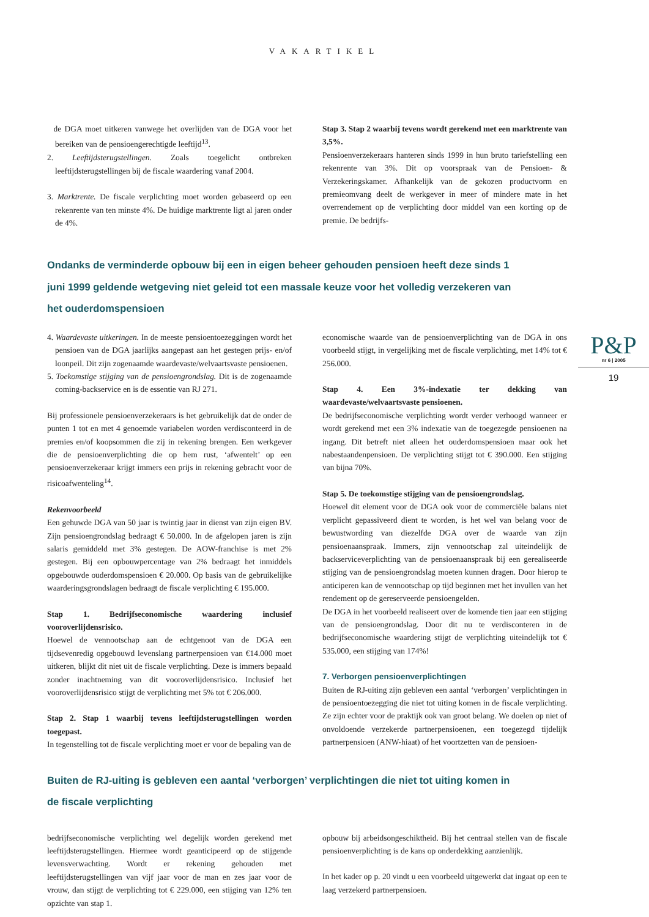VAKARTIKEL
de DGA moet uitkeren vanwege het overlijden van de DGA voor het bereiken van de pensioengerechtigde leeftijd<sup>13</sup>.
2. Leeftijdsterugstellingen. Zoals toegelicht ontbreken leeftijdsterugstellingen bij de fiscale waardering vanaf 2004.
3. Marktrente. De fiscale verplichting moet worden gebaseerd op een rekenrente van ten minste 4%. De huidige marktrente ligt al jaren onder de 4%.
Stap 3. Stap 2 waarbij tevens wordt gerekend met een marktrente van 3,5%.
Pensioenverzekeraars hanteren sinds 1999 in hun bruto tariefstelling een rekenrente van 3%. Dit op voorspraak van de Pensioen- & Verzekeringskamer. Afhankelijk van de gekozen productvorm en premieomvang deelt de werkgever in meer of mindere mate in het overrendement op de verplichting door middel van een korting op de premie. De bedrijfs-
Ondanks de verminderde opbouw bij een in eigen beheer gehouden pensioen heeft deze sinds 1 juni 1999 geldende wetgeving niet geleid tot een massale keuze voor het volledig verzekeren van het ouderdomspensioen
4. Waardevaste uitkeringen. In de meeste pensioentoezeggingen wordt het pensioen van de DGA jaarlijks aangepast aan het gestegen prijs- en/of loonpeil. Dit zijn zogenaamde waardevaste/welvaartsvaste pensioenen.
5. Toekomstige stijging van de pensioengrondslag. Dit is de zogenaamde coming-backservice en is de essentie van RJ 271.
Bij professionele pensioenverzekeraars is het gebruikelijk dat de onder de punten 1 tot en met 4 genoemde variabelen worden verdisconteerd in de premies en/of koopsommen die zij in rekening brengen. Een werkgever die de pensioenverplichting die op hem rust, ‘afwentelt’ op een pensioenverzekeraar krijgt immers een prijs in rekening gebracht voor de risicoafwenteling<sup>14</sup>.
Rekenvoorbeeld
Een gehuwde DGA van 50 jaar is twintig jaar in dienst van zijn eigen BV. Zijn pensioengrondslag bedraagt € 50.000. In de afgelopen jaren is zijn salaris gemiddeld met 3% gestegen. De AOW-franchise is met 2% gestegen. Bij een opbouwpercentage van 2% bedraagt het inmiddels opgebouwde ouderdomspensioen € 20.000. Op basis van de gebruikelijke waarderingsgrondslagen bedraagt de fiscale verplichting € 195.000.
Stap 1. Bedrijfseconomische waardering inclusief vooroverlijdensrisico.
Hoewel de vennootschap aan de echtgenoot van de DGA een tijdsevenredig opgebouwd levenslang partnerpensioen van €14.000 moet uitkeren, blijkt dit niet uit de fiscale verplichting. Deze is immers bepaald zonder inachtneming van dit vooroverlijdensrisico. Inclusief het vooroverlijdensrisico stijgt de verplichting met 5% tot € 206.000.
Stap 2. Stap 1 waarbij tevens leeftijdsterugstellingen worden toegepast.
In tegenstelling tot de fiscale verplichting moet er voor de bepaling van de
economische waarde van de pensioenverplichting van de DGA in ons voorbeeld stijgt, in vergelijking met de fiscale verplichting, met 14% tot € 256.000.
Stap 4. Een 3%-indexatie ter dekking van waardevaste/welvaartsvaste pensioenen.
De bedrijfseconomische verplichting wordt verder verhoogd wanneer er wordt gerekend met een 3% indexatie van de toegezegde pensioenen na ingang. Dit betreft niet alleen het ouderdomspensioen maar ook het nabestaandenpensioen. De verplichting stijgt tot € 390.000. Een stijging van bijna 70%.
Stap 5. De toekomstige stijging van de pensioengrondslag.
Hoewel dit element voor de DGA ook voor de commerciële balans niet verplicht gepassiveerd dient te worden, is het wel van belang voor de bewustwording van diezelfde DGA over de waarde van zijn pensioenaanspraak. Immers, zijn vennootschap zal uiteindelijk de backserviceverplichting van de pensioenaanspraak bij een gerealiseerde stijging van de pensioengrondslag moeten kunnen dragen. Door hierop te anticiperen kan de vennootschap op tijd beginnen met het invullen van het rendement op de gereserveerde pensioengelden.
De DGA in het voorbeeld realiseert over de komende tien jaar een stijging van de pensioengrondslag. Door dit nu te verdisconteren in de bedrijfseconomische waardering stijgt de verplichting uiteindelijk tot € 535.000, een stijging van 174%!
7. Verborgen pensioenverplichtingen
Buiten de RJ-uiting zijn gebleven een aantal ‘verborgen’ verplichtingen in de pensioentoezegging die niet tot uiting komen in de fiscale verplichting. Ze zijn echter voor de praktijk ook van groot belang. We doelen op niet of onvoldoende verzekerde partnerpensioenen, een toegezegd tijdelijk partnerpensioen (ANW-hiaat) of het voortzetten van de pensioen-
Buiten de RJ-uiting is gebleven een aantal ‘verborgen’ verplichtingen die niet tot uiting komen in de fiscale verplichting
bedrijfseconomische verplichting wel degelijk worden gerekend met leeftijdsterugstellingen. Hiermee wordt geanticipeerd op de stijgende levensverwachting. Wordt er rekening gehouden met leeftijdsterugstellingen van vijf jaar voor de man en zes jaar voor de vrouw, dan stijgt de verplichting tot € 229.000, een stijging van 12% ten opzichte van stap 1.
opbouw bij arbeidsongeschiktheid. Bij het centraal stellen van de fiscale pensioenverplichting is de kans op onderdekking aanzienlijk.
In het kader op p. 20 vindt u een voorbeeld uitgewerkt dat ingaat op een te laag verzekerd partnerpensioen.
P&P
nr 6 | 2005
19